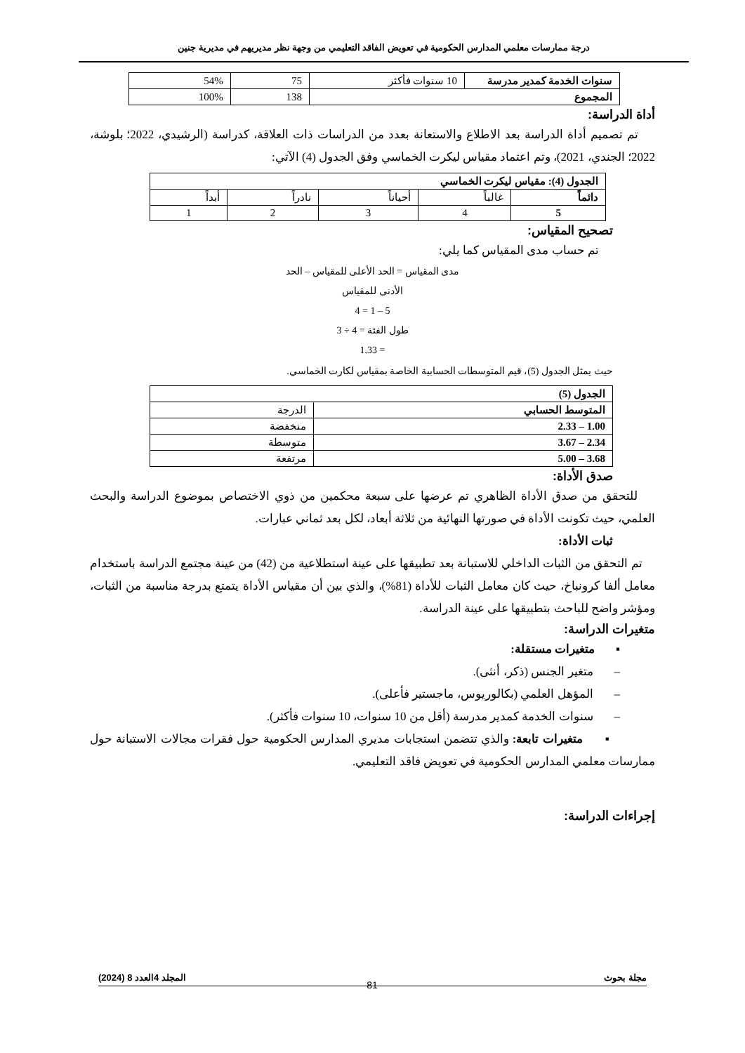درجة ممارسات معلمي المدارس الحكومية في تعويض الفاقد التعليمي من وجهة نظر مديريهم في مديرية جنين
| سنوات الخدمة كمدير مدرسة | 10 سنوات فأكثر | 75 | 54% |
| المجموع | | 138 | 100% |
أداة الدراسة:
تم تصميم أداة الدراسة بعد الاطلاع والاستعانة بعدد من الدراسات ذات العلاقة، كدراسة (الرشيدي، 2022؛ بلوشة، 2022؛ الجندي، 2021)، وتم اعتماد مقياس ليكرت الخماسي وفق الجدول (4) الآتي:
| الجدول (4): مقياس ليكرت الخماسي | | | | |
| دائماً | غالباً | أحياناً | نادراً | أبداً |
| 5 | 4 | 3 | 2 | 1 |
تصحيح المقياس:
تم حساب مدى المقياس كما يلي:
مدى المقياس = الحد الأعلى للمقياس – الحد
الأدنى للمقياس
5 – 1 = 4
طول الفئة = 4 ÷ 3
= 1.33
حيث يمثل الجدول (5)، قيم المتوسطات الحسابية الخاصة بمقياس لكارت الخماسي.
| الجدول (5) | |
| المتوسط الحسابي | الدرجة |
| 1.00 – 2.33 | منخفضة |
| 2.34 – 3.67 | متوسطة |
| 3.68 – 5.00 | مرتفعة |
صدق الأداة:
للتحقق من صدق الأداة الظاهري تم عرضها على سبعة محكمين من ذوي الاختصاص بموضوع الدراسة والبحث العلمي، حيث تكونت الأداة في صورتها النهائية من ثلاثة أبعاد، لكل بعد ثماني عبارات.
ثبات الأداة:
تم التحقق من الثبات الداخلي للاستبانة بعد تطبيقها على عينة استطلاعية من (42) من عينة مجتمع الدراسة باستخدام معامل ألفا كرونباخ، حيث كان معامل الثبات للأداة (81%)، والذي بين أن مقياس الأداة يتمتع بدرجة مناسبة من الثبات، ومؤشر واضح للباحث بتطبيقها على عينة الدراسة.
متغيرات الدراسة:
▪ متغيرات مستقلة:
– متغير الجنس (ذكر، أنثى).
– المؤهل العلمي (بكالوريوس، ماجستير فأعلى).
– سنوات الخدمة كمدير مدرسة (أقل من 10 سنوات، 10 سنوات فأكثر).
▪ متغيرات تابعة: والذي تتضمن استجابات مديري المدارس الحكومية حول فقرات مجالات الاستبانة حول ممارسات معلمي المدارس الحكومية في تعويض فاقد التعليمي.
إجراءات الدراسة:
مجلة بحوث المجلد 4العدد 8 (2024)
81